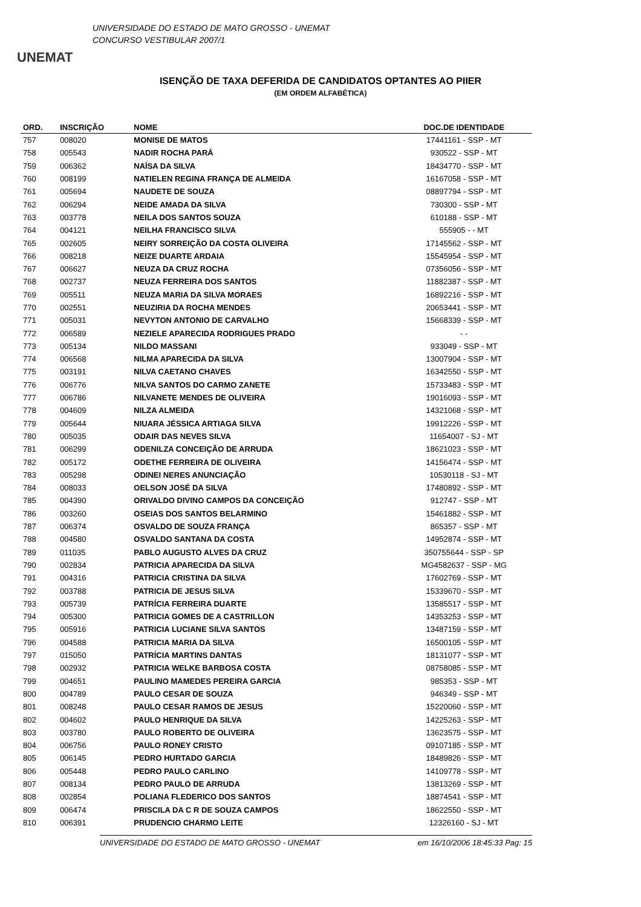UNEMAT
UNIVERSIDADE DO ESTADO DE MATO GROSSO - UNEMAT
CONCURSO VESTIBULAR 2007/1
ISENÇÃO DE TAXA DEFERIDA DE CANDIDATOS OPTANTES AO PIIER
(EM ORDEM ALFABÉTICA)
| ORD. | INSCRIÇÃO | NOME | DOC.DE IDENTIDADE |
| --- | --- | --- | --- |
| 757 | 008020 | MONISE DE MATOS | 17441161 - SSP - MT |
| 758 | 005543 | NADIR ROCHA PARÁ | 930522 - SSP - MT |
| 759 | 006362 | NAÍSA DA SILVA | 18434770 - SSP - MT |
| 760 | 008199 | NATIELEN REGINA FRANÇA DE ALMEIDA | 16167058 - SSP - MT |
| 761 | 005694 | NAUDETE DE SOUZA | 08897794 - SSP - MT |
| 762 | 006294 | NEIDE AMADA DA SILVA | 730300 - SSP - MT |
| 763 | 003778 | NEILA DOS SANTOS SOUZA | 610188 - SSP - MT |
| 764 | 004121 | NEILHA FRANCISCO SILVA | 555905 - - MT |
| 765 | 002605 | NEIRY SORREIÇÃO DA COSTA OLIVEIRA | 17145562 - SSP - MT |
| 766 | 008218 | NEIZE DUARTE ARDAIA | 15545954 - SSP - MT |
| 767 | 006627 | NEUZA DA CRUZ ROCHA | 07356056 - SSP - MT |
| 768 | 002737 | NEUZA FERREIRA DOS SANTOS | 11882387 - SSP - MT |
| 769 | 005511 | NEUZA MARIA DA SILVA MORAES | 16892216 - SSP - MT |
| 770 | 002551 | NEUZIRIA DA ROCHA MENDES | 20653441 - SSP - MT |
| 771 | 005031 | NEVYTON ANTONIO DE CARVALHO | 15668339 - SSP - MT |
| 772 | 006589 | NEZIELE APARECIDA RODRIGUES PRADO | - - |
| 773 | 005134 | NILDO MASSANI | 933049 - SSP - MT |
| 774 | 006568 | NILMA APARECIDA DA SILVA | 13007904 - SSP - MT |
| 775 | 003191 | NILVA CAETANO CHAVES | 16342550 - SSP - MT |
| 776 | 006776 | NILVA SANTOS DO CARMO ZANETE | 15733483 - SSP - MT |
| 777 | 006786 | NILVANETE MENDES DE OLIVEIRA | 19016093 - SSP - MT |
| 778 | 004609 | NILZA ALMEIDA | 14321068 - SSP - MT |
| 779 | 005644 | NIUARA JÉSSICA ARTIAGA SILVA | 19912226 - SSP - MT |
| 780 | 005035 | ODAIR DAS NEVES SILVA | 11654007 - SJ - MT |
| 781 | 006299 | ODENILZA CONCEIÇÃO DE ARRUDA | 18621023 - SSP - MT |
| 782 | 005172 | ODETHE FERREIRA DE OLIVEIRA | 14156474 - SSP - MT |
| 783 | 005298 | ODINEI NERES ANUNCIAÇÃO | 10530118 - SJ - MT |
| 784 | 008033 | OELSON JOSÉ DA SILVA | 17480892 - SSP - MT |
| 785 | 004390 | ORIVALDO DIVINO CAMPOS DA CONCEIÇÃO | 912747 - SSP - MT |
| 786 | 003260 | OSEIAS DOS SANTOS BELARMINO | 15461882 - SSP - MT |
| 787 | 006374 | OSVALDO DE SOUZA FRANÇA | 865357 - SSP - MT |
| 788 | 004580 | OSVALDO SANTANA DA COSTA | 14952874 - SSP - MT |
| 789 | 011035 | PABLO AUGUSTO ALVES DA CRUZ | 350755644 - SSP - SP |
| 790 | 002834 | PATRICIA APARECIDA DA SILVA | MG4582637 - SSP - MG |
| 791 | 004316 | PATRICIA CRISTINA DA SILVA | 17602769 - SSP - MT |
| 792 | 003788 | PATRICIA DE JESUS SILVA | 15339670 - SSP - MT |
| 793 | 005739 | PATRÍCIA FERREIRA DUARTE | 13585517 - SSP - MT |
| 794 | 005300 | PATRICIA GOMES DE A CASTRILLON | 14353253 - SSP - MT |
| 795 | 005916 | PATRICIA LUCIANE SILVA SANTOS | 13487159 - SSP - MT |
| 796 | 004588 | PATRICIA MARIA DA SILVA | 16500105 - SSP - MT |
| 797 | 015050 | PATRÍCIA MARTINS DANTAS | 18131077 - SSP - MT |
| 798 | 002932 | PATRICIA WELKE BARBOSA COSTA | 08758085 - SSP - MT |
| 799 | 004651 | PAULINO MAMEDES PEREIRA GARCIA | 985353 - SSP - MT |
| 800 | 004789 | PAULO CESAR DE SOUZA | 946349 - SSP - MT |
| 801 | 008248 | PAULO CESAR RAMOS DE JESUS | 15220060 - SSP - MT |
| 802 | 004602 | PAULO HENRIQUE DA SILVA | 14225263 - SSP - MT |
| 803 | 003780 | PAULO ROBERTO DE OLIVEIRA | 13623575 - SSP - MT |
| 804 | 006756 | PAULO RONEY CRISTO | 09107185 - SSP - MT |
| 805 | 006145 | PEDRO HURTADO GARCIA | 18489826 - SSP - MT |
| 806 | 005448 | PEDRO PAULO CARLINO | 14109778 - SSP - MT |
| 807 | 008134 | PEDRO PAULO DE ARRUDA | 13813269 - SSP - MT |
| 808 | 002854 | POLIANA FLEDERICO DOS SANTOS | 18874541 - SSP - MT |
| 809 | 006474 | PRISCILA DA C R DE SOUZA CAMPOS | 18622550 - SSP - MT |
| 810 | 006391 | PRUDENCIO CHARMO LEITE | 12326160 - SJ - MT |
UNIVERSIDADE DO ESTADO DE MATO GROSSO - UNEMAT em 16/10/2006 18:45:33 Pag: 15